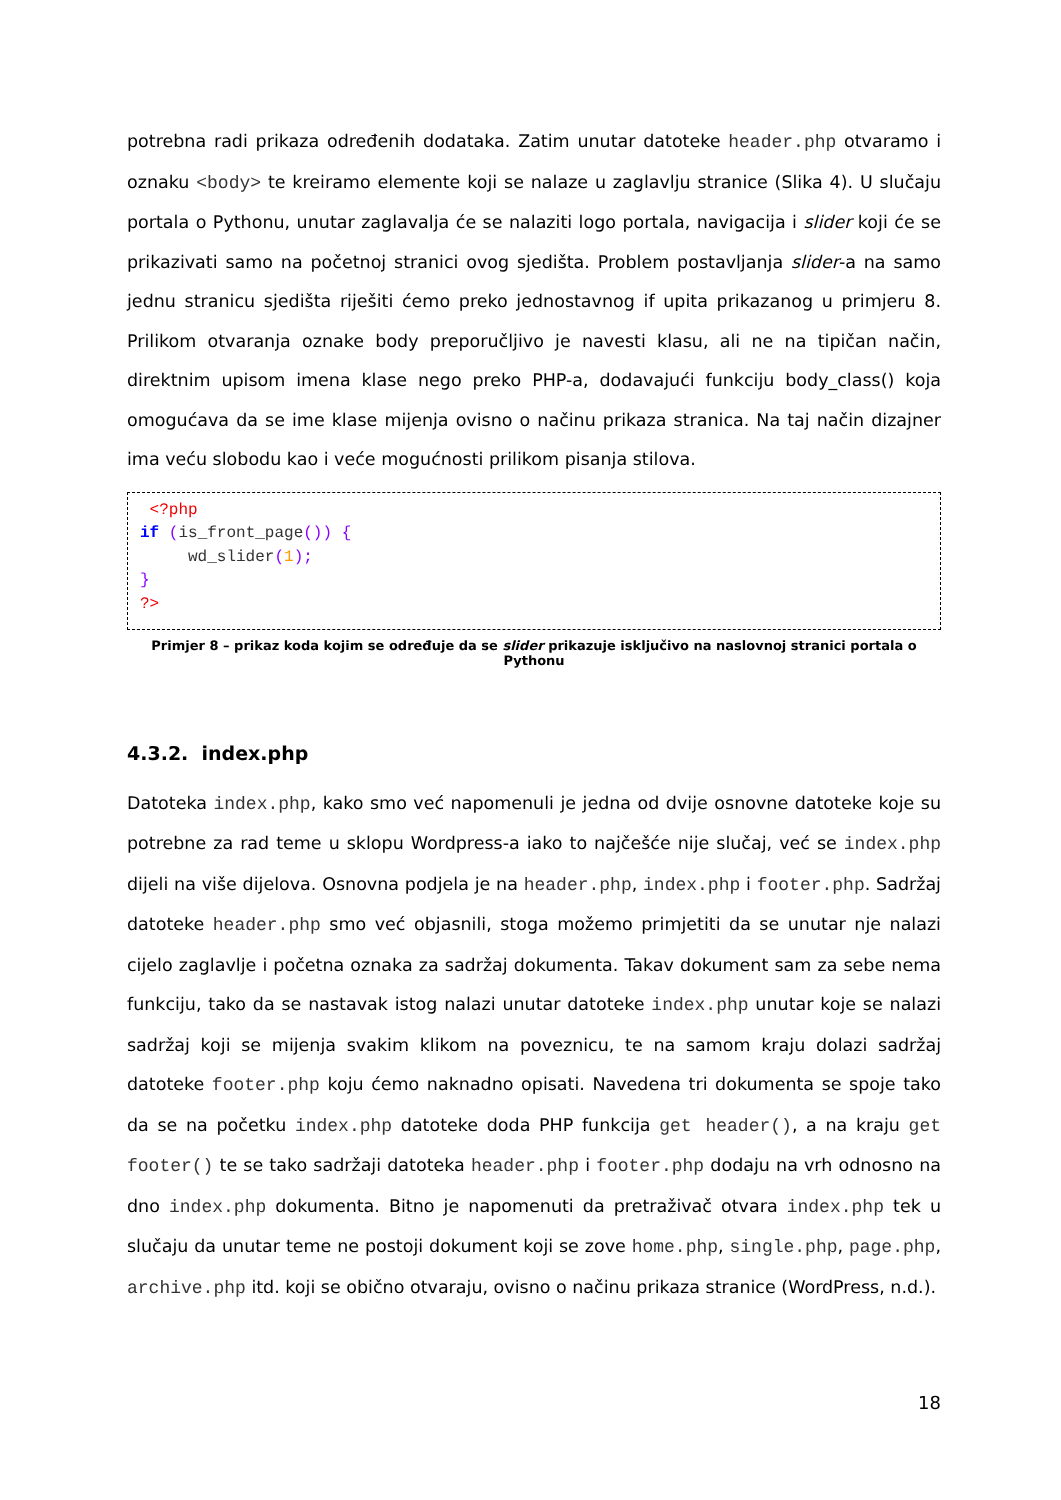potrebna radi prikaza određenih dodataka. Zatim unutar datoteke header.php otvaramo i oznaku <body> te kreiramo elemente koji se nalaze u zaglavlju stranice (Slika 4). U slučaju portala o Pythonu, unutar zaglavalja će se nalaziti logo portala, navigacija i slider koji će se prikazivati samo na početnoj stranici ovog sjedišta. Problem postavljanja slider-a na samo jednu stranicu sjedišta riješiti ćemo preko jednostavnog if upita prikazanog u primjeru 8. Prilikom otvaranja oznake body preporučljivo je navesti klasu, ali ne na tipičan način, direktnim upisom imena klase nego preko PHP-a, dodavajući funkciju body_class() koja omogućava da se ime klase mijenja ovisno o načinu prikaza stranica. Na taj način dizajner ima veću slobodu kao i veće mogućnosti prilikom pisanja stilova.
 <?php
if (is_front_page()) {
     wd_slider(1);
}
?>
Primjer 8 – prikaz koda kojim se određuje da se slider prikazuje isključivo na naslovnoj stranici portala o Pythonu
4.3.2. index.php
Datoteka index.php, kako smo već napomenuli je jedna od dvije osnovne datoteke koje su potrebne za rad teme u sklopu Wordpress-a iako to najčešće nije slučaj, već se index.php dijeli na više dijelova. Osnovna podjela je na header.php, index.php i footer.php. Sadržaj datoteke header.php smo već objasnili, stoga možemo primjetiti da se unutar nje nalazi cijelo zaglavlje i početna oznaka za sadržaj dokumenta. Takav dokument sam za sebe nema funkciju, tako da se nastavak istog nalazi unutar datoteke index.php unutar koje se nalazi sadržaj koji se mijenja svakim klikom na poveznicu, te na samom kraju dolazi sadržaj datoteke footer.php koju ćemo naknadno opisati. Navedena tri dokumenta se spoje tako da se na početku index.php datoteke doda PHP funkcija get header(), a na kraju get footer() te se tako sadržaji datoteka header.php i footer.php dodaju na vrh odnosno na dno index.php dokumenta. Bitno je napomenuti da pretraživač otvara index.php tek u slučaju da unutar teme ne postoji dokument koji se zove home.php, single.php, page.php, archive.php itd. koji se obično otvaraju, ovisno o načinu prikaza stranice (WordPress, n.d.).
18